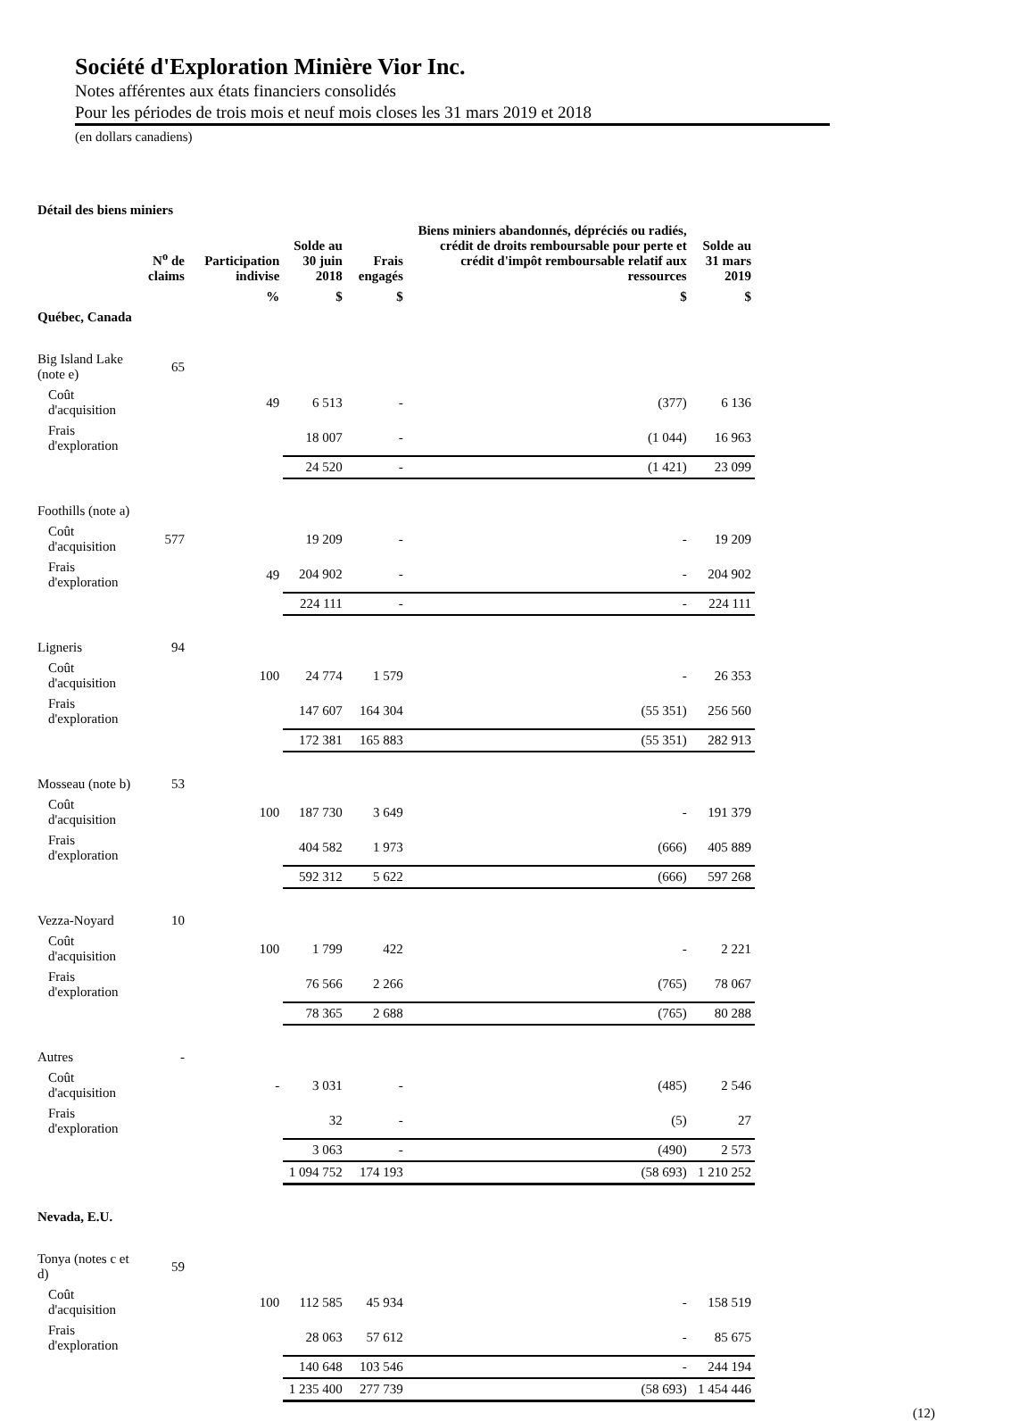Société d'Exploration Minière Vior Inc.
Notes afférentes aux états financiers consolidés
Pour les périodes de trois mois et neuf mois closes les 31 mars 2019 et 2018
(en dollars canadiens)
| Détail des biens miniers | | | | | | |
| | N<sup>o</sup> de claims | Participation indivise | Solde au 30 juin 2018 | Frais engagés | Biens miniers abandonnés, dépréciés ou radiés, crédit de droits remboursable pour perte et crédit d'impôt remboursable relatif aux ressources | Solde au 31 mars 2019 |
| | | % | $ | $ | $ | $ |
| Québec, Canada | | | | | | |
| Big Island Lake (note e) | 65 | | | | | |
| Coût d'acquisition | | 49 | 6 513 | - | (377) | 6 136 |
| Frais d'exploration | | | 18 007 | - | (1 044) | 16 963 |
| | | | 24 520 | - | (1 421) | 23 099 |
| Foothills (note a) | | | | | | |
| Coût d'acquisition | 577 | | 19 209 | - | - | 19 209 |
| Frais d'exploration | | 49 | 204 902 | - | - | 204 902 |
| | | | 224 111 | - | - | 224 111 |
| Ligneris | 94 | | | | | |
| Coût d'acquisition | | 100 | 24 774 | 1 579 | - | 26 353 |
| Frais d'exploration | | | 147 607 | 164 304 | (55 351) | 256 560 |
| | | | 172 381 | 165 883 | (55 351) | 282 913 |
| Mosseau (note b) | 53 | | | | | |
| Coût d'acquisition | | 100 | 187 730 | 3 649 | - | 191 379 |
| Frais d'exploration | | | 404 582 | 1 973 | (666) | 405 889 |
| | | | 592 312 | 5 622 | (666) | 597 268 |
| Vezza-Noyard | 10 | | | | | |
| Coût d'acquisition | | 100 | 1 799 | 422 | - | 2 221 |
| Frais d'exploration | | | 76 566 | 2 266 | (765) | 78 067 |
| | | | 78 365 | 2 688 | (765) | 80 288 |
| Autres | - | | | | | |
| Coût d'acquisition | | - | 3 031 | - | (485) | 2 546 |
| Frais d'exploration | | | 32 | - | (5) | 27 |
| | | | 3 063 | - | (490) | 2 573 |
| | | | 1 094 752 | 174 193 | (58 693) | 1 210 252 |
| Nevada, E.U. | | | | | | |
| Tonya (notes c et d) | 59 | | | | | |
| Coût d'acquisition | | 100 | 112 585 | 45 934 | - | 158 519 |
| Frais d'exploration | | | 28 063 | 57 612 | - | 85 675 |
| | | | 140 648 | 103 546 | - | 244 194 |
| | | | 1 235 400 | 277 739 | (58 693) | 1 454 446 |
(12)